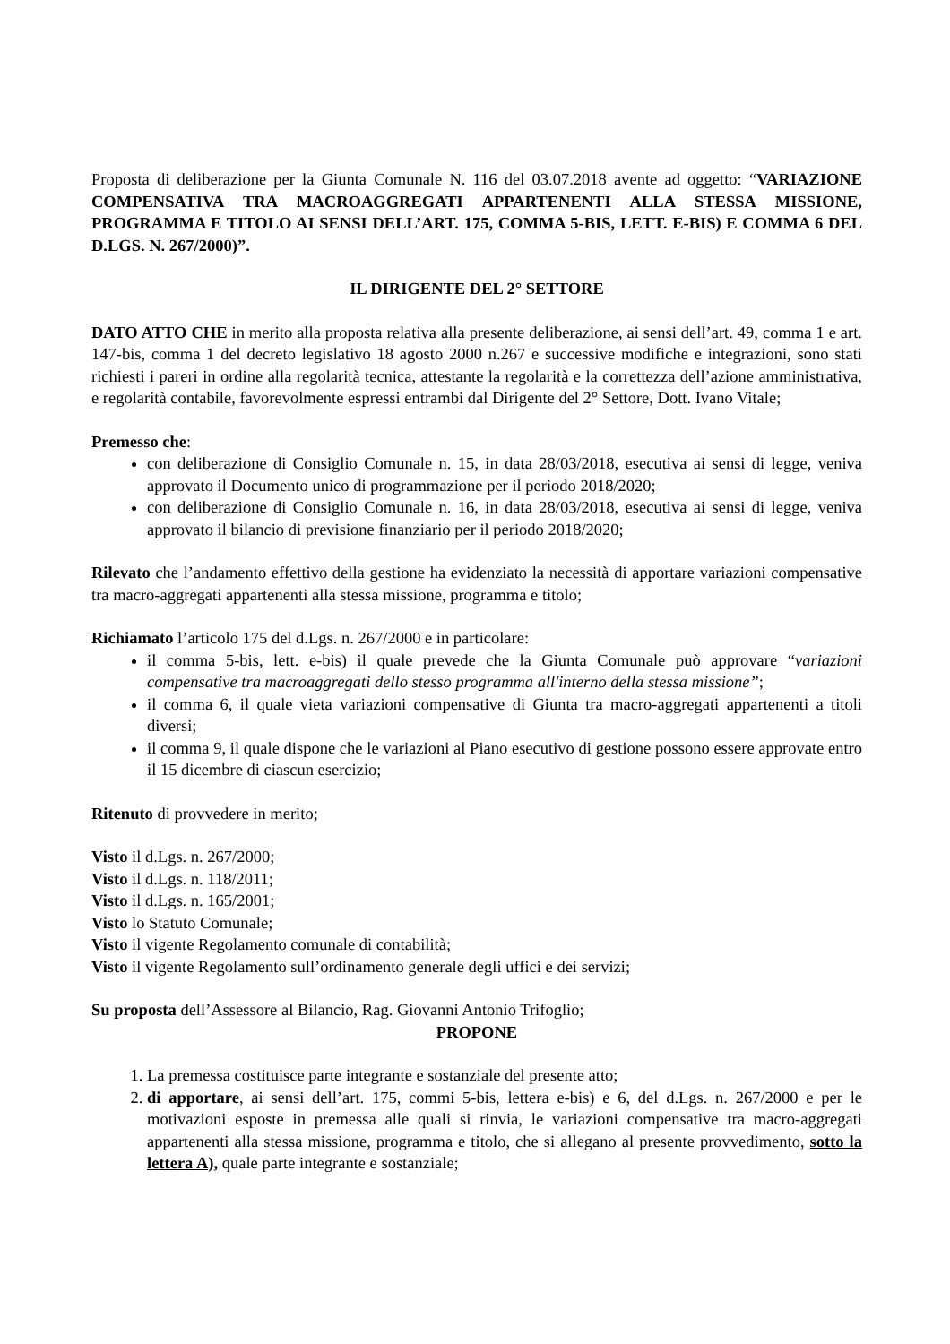Proposta di deliberazione per la Giunta Comunale N. 116 del 03.07.2018 avente ad oggetto: “VARIAZIONE COMPENSATIVA TRA MACROAGGREGATI APPARTENENTI ALLA STESSA MISSIONE, PROGRAMMA E TITOLO AI SENSI DELL’ART. 175, COMMA 5-BIS, LETT. E-BIS) E COMMA 6 DEL D.LGS. N. 267/2000)”.
IL DIRIGENTE DEL 2° SETTORE
DATO ATTO CHE in merito alla proposta relativa alla presente deliberazione, ai sensi dell’art. 49, comma 1 e art. 147-bis, comma 1 del decreto legislativo 18 agosto 2000 n.267 e successive modifiche e integrazioni, sono stati richiesti i pareri in ordine alla regolarità tecnica, attestante la regolarità e la correttezza dell’azione amministrativa, e regolarità contabile, favorevolmente espressi entrambi dal Dirigente del 2° Settore, Dott. Ivano Vitale;
Premesso che:
con deliberazione di Consiglio Comunale n. 15, in data 28/03/2018, esecutiva ai sensi di legge, veniva approvato il Documento unico di programmazione per il periodo 2018/2020;
con deliberazione di Consiglio Comunale n. 16, in data 28/03/2018, esecutiva ai sensi di legge, veniva approvato il bilancio di previsione finanziario per il periodo 2018/2020;
Rilevato che l’andamento effettivo della gestione ha evidenziato la necessità di apportare variazioni compensative tra macro-aggregati appartenenti alla stessa missione, programma e titolo;
Richiamato l’articolo 175 del d.Lgs. n. 267/2000 e in particolare:
il comma 5-bis, lett. e-bis) il quale prevede che la Giunta Comunale può approvare “variazioni compensative tra macroaggregati dello stesso programma all'interno della stessa missione”;
il comma 6, il quale vieta variazioni compensative di Giunta tra macro-aggregati appartenenti a titoli diversi;
il comma 9, il quale dispone che le variazioni al Piano esecutivo di gestione possono essere approvate entro il 15 dicembre di ciascun esercizio;
Ritenuto di provvedere in merito;
Visto il d.Lgs. n. 267/2000;
Visto il d.Lgs. n. 118/2011;
Visto il d.Lgs. n. 165/2001;
Visto lo Statuto Comunale;
Visto il vigente Regolamento comunale di contabilità;
Visto il vigente Regolamento sull’ordinamento generale degli uffici e dei servizi;
Su proposta dell’Assessore al Bilancio, Rag. Giovanni Antonio Trifoglio;
PROPONE
1. La premessa costituisce parte integrante e sostanziale del presente atto;
2. di apportare, ai sensi dell’art. 175, commi 5-bis, lettera e-bis) e 6, del d.Lgs. n. 267/2000 e per le motivazioni esposte in premessa alle quali si rinvia, le variazioni compensative tra macro-aggregati appartenenti alla stessa missione, programma e titolo, che si allegano al presente provvedimento, sotto la lettera A), quale parte integrante e sostanziale;